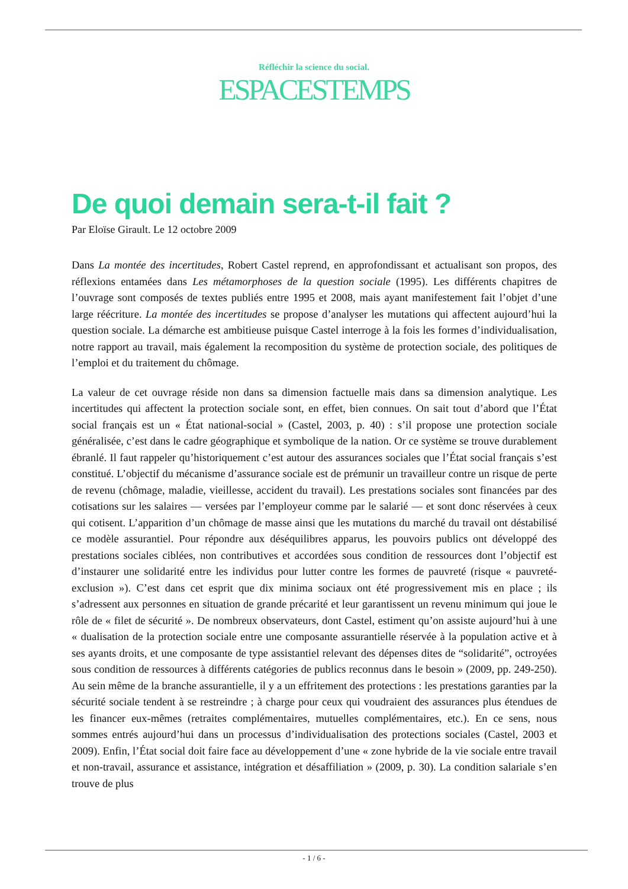Réfléchir la science du social.
ESPACESTEMPS
De quoi demain sera-t-il fait ?
Par Eloïse Girault. Le 12 octobre 2009
Dans La montée des incertitudes, Robert Castel reprend, en approfondissant et actualisant son propos, des réflexions entamées dans Les métamorphoses de la question sociale (1995). Les différents chapitres de l’ouvrage sont composés de textes publiés entre 1995 et 2008, mais ayant manifestement fait l’objet d’une large réécriture. La montée des incertitudes se propose d’analyser les mutations qui affectent aujourd’hui la question sociale. La démarche est ambitieuse puisque Castel interroge à la fois les formes d’individualisation, notre rapport au travail, mais également la recomposition du système de protection sociale, des politiques de l’emploi et du traitement du chômage.
La valeur de cet ouvrage réside non dans sa dimension factuelle mais dans sa dimension analytique. Les incertitudes qui affectent la protection sociale sont, en effet, bien connues. On sait tout d’abord que l’État social français est un « État national-social » (Castel, 2003, p. 40) : s’il propose une protection sociale généralisée, c’est dans le cadre géographique et symbolique de la nation. Or ce système se trouve durablement ébranlé. Il faut rappeler qu’historiquement c’est autour des assurances sociales que l’État social français s’est constitué. L’objectif du mécanisme d’assurance sociale est de prémunir un travailleur contre un risque de perte de revenu (chômage, maladie, vieillesse, accident du travail). Les prestations sociales sont financées par des cotisations sur les salaires — versées par l’employeur comme par le salarié — et sont donc réservées à ceux qui cotisent. L’apparition d’un chômage de masse ainsi que les mutations du marché du travail ont déstabilisé ce modèle assurantiel. Pour répondre aux déséquilibres apparus, les pouvoirs publics ont développé des prestations sociales ciblées, non contributives et accordées sous condition de ressources dont l’objectif est d’instaurer une solidarité entre les individus pour lutter contre les formes de pauvreté (risque « pauvreté-exclusion »). C’est dans cet esprit que dix minima sociaux ont été progressivement mis en place ; ils s’adressent aux personnes en situation de grande précarité et leur garantissent un revenu minimum qui joue le rôle de « filet de sécurité ». De nombreux observateurs, dont Castel, estiment qu’on assiste aujourd’hui à une « dualisation de la protection sociale entre une composante assurantielle réservée à la population active et à ses ayants droits, et une composante de type assistantiel relevant des dépenses dites de “solidarité”, octroyées sous condition de ressources à différents catégories de publics reconnus dans le besoin » (2009, pp. 249-250). Au sein même de la branche assurantielle, il y a un effritement des protections : les prestations garanties par la sécurité sociale tendent à se restreindre ; à charge pour ceux qui voudraient des assurances plus étendues de les financer eux-mêmes (retraites complémentaires, mutuelles complémentaires, etc.). En ce sens, nous sommes entrés aujourd’hui dans un processus d’individualisation des protections sociales (Castel, 2003 et 2009). Enfin, l’État social doit faire face au développement d’une « zone hybride de la vie sociale entre travail et non-travail, assurance et assistance, intégration et désaffiliation » (2009, p. 30). La condition salariale s’en trouve de plus
- 1 / 6 -